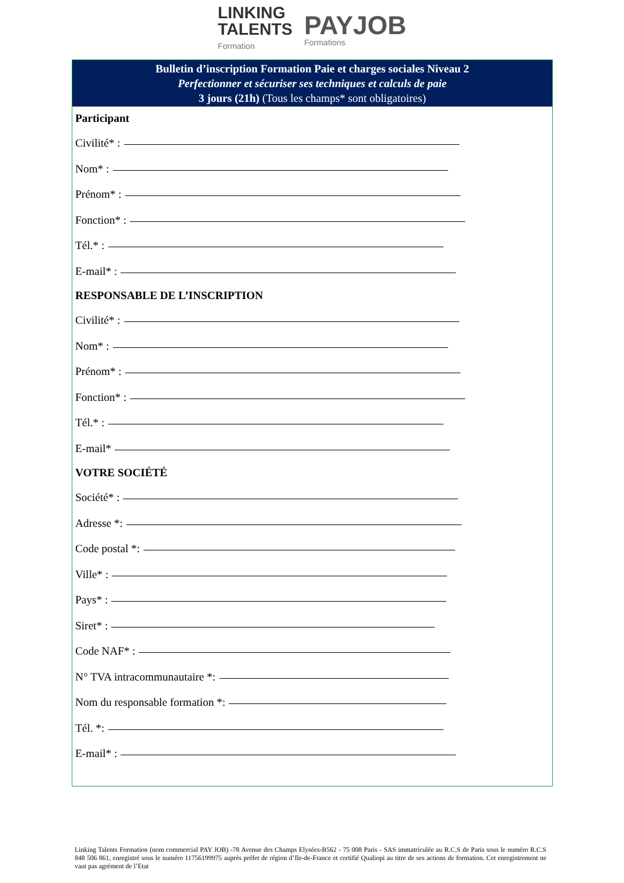LINKING
TALENTS
Formation
PAYJOB
Formations
Bulletin d’inscription Formation Paie et charges sociales Niveau 2
Perfectionner et sécuriser ses techniques et calculs de paie
3 jours (21h) (Tous les champs* sont obligatoires)
Participant
Civilité* :
Nom* :
Prénom* :
Fonction* :
Tél.* :
E-mail* :
RESPONSABLE DE L’INSCRIPTION
Civilité* :
Nom* :
Prénom* :
Fonction* :
Tél.* :
E-mail*
VOTRE SOCIÉTÉ
Société* :
Adresse *:
Code postal *:
Ville* :
Pays* :
Siret* :
Code NAF* :
N° TVA intracommunautaire *:
Nom du responsable formation *:
Tél. *:
E-mail* :
Linking Talents Formation (nom commercial PAY JOB) -78 Avenue des Champs Elysées-B562 - 75 008 Paris - SAS immatriculée au R.C.S de Paris sous le numéro R.C.S 848 506 861, enregistré sous le numéro 11756199975 auprès préfet de région d’Ile-de-France et certifié Qualiopi au titre de ses actions de formation. Cet enregistrement ne vaut pas agrément de l’Etat